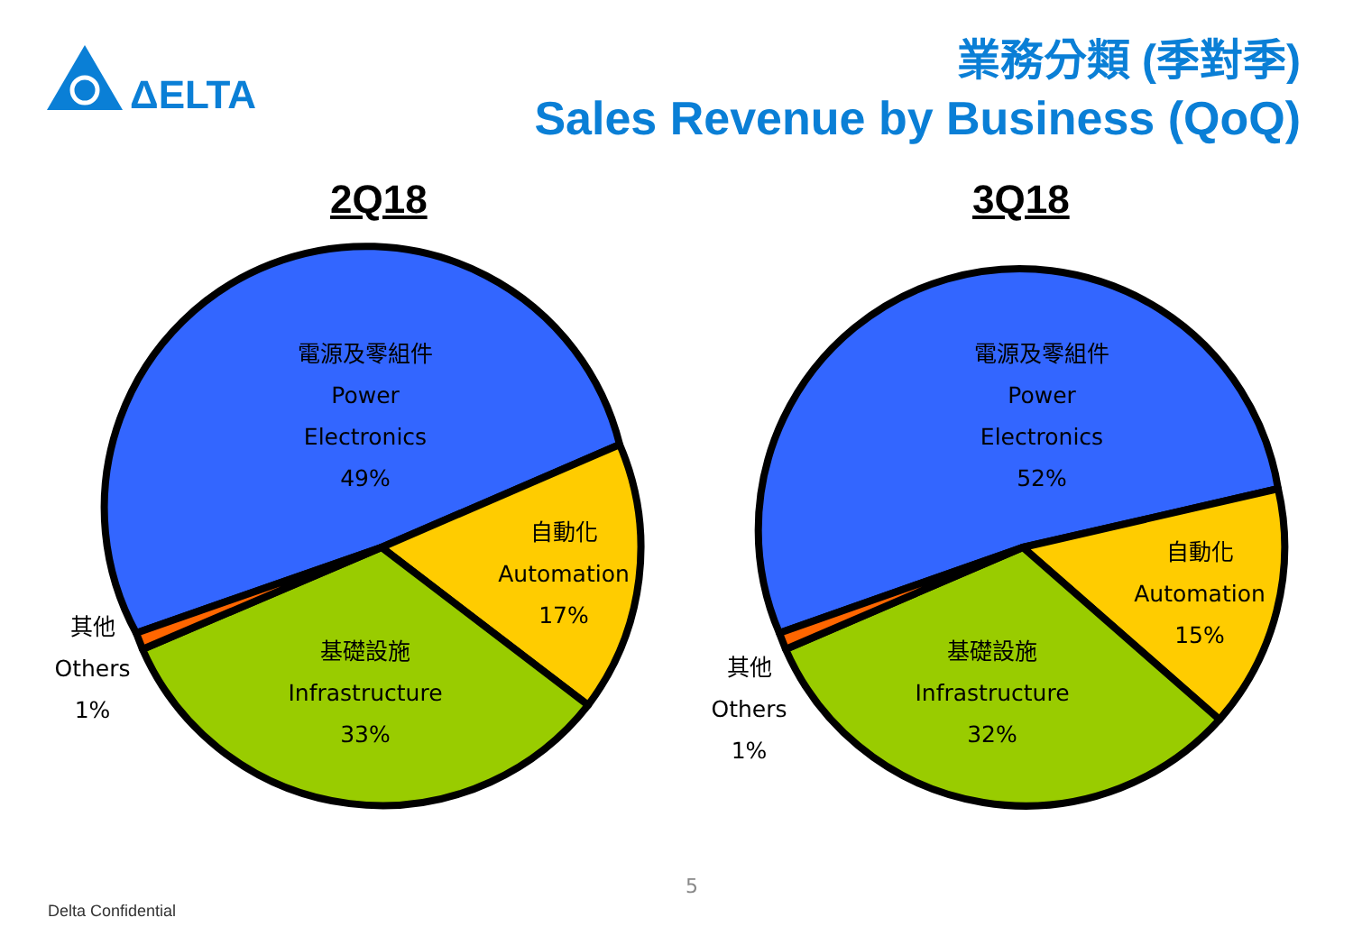ΔELTA
業務分類 (季對季)
Sales Revenue by Business (QoQ)
2Q18 3Q18
電源及零組件
Power
Electronics
49%
自動化
Automation
17%
基礎設施
Infrastructure
33%
其他
Others
1%
電源及零組件
Power
Electronics
52%
自動化
Automation
15%
基礎設施
Infrastructure
32%
其他
Others
1%
5
Delta Confidential